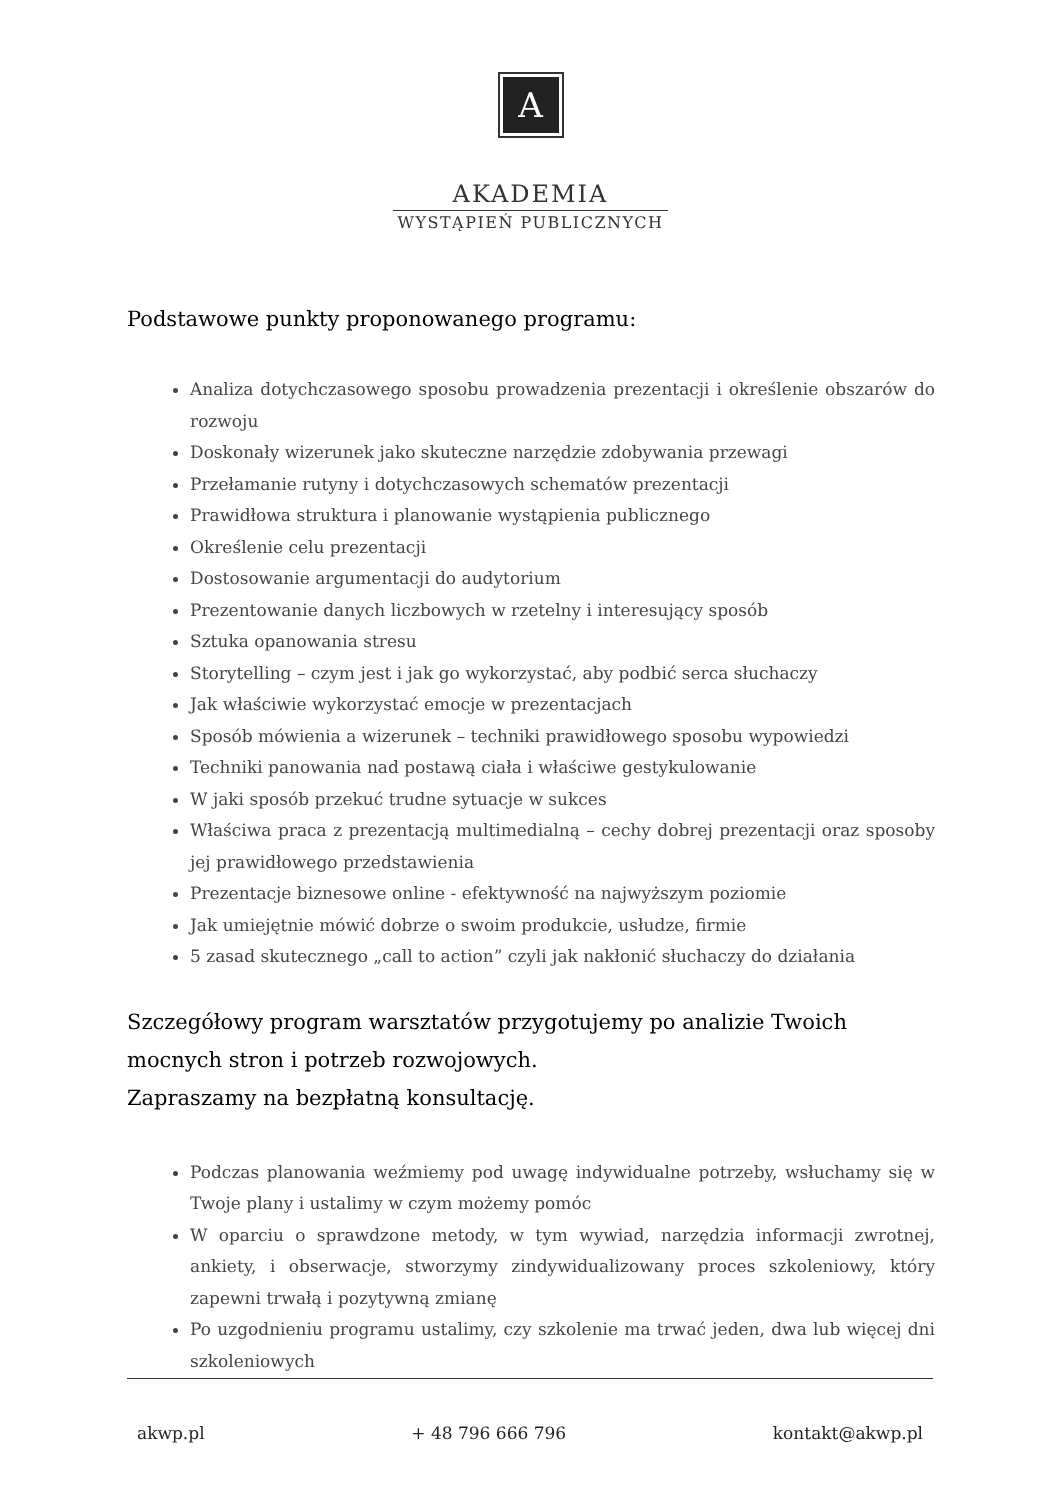A
AKADEMIA
WYSTĄPIEŃ PUBLICZNYCH
Podstawowe punkty proponowanego programu:
Analiza dotychczasowego sposobu prowadzenia prezentacji i określenie obszarów do rozwoju
Doskonały wizerunek jako skuteczne narzędzie zdobywania przewagi
Przełamanie rutyny i dotychczasowych schematów prezentacji
Prawidłowa struktura i planowanie wystąpienia publicznego
Określenie celu prezentacji
Dostosowanie argumentacji do audytorium
Prezentowanie danych liczbowych w rzetelny i interesujący sposób
Sztuka opanowania stresu
Storytelling – czym jest i jak go wykorzystać, aby podbić serca słuchaczy
Jak właściwie wykorzystać emocje w prezentacjach
Sposób mówienia a wizerunek – techniki prawidłowego sposobu wypowiedzi
Techniki panowania nad postawą ciała i właściwe gestykulowanie
W jaki sposób przekuć trudne sytuacje w sukces
Właściwa praca z prezentacją multimedialną – cechy dobrej prezentacji oraz sposoby jej prawidłowego przedstawienia
Prezentacje biznesowe online - efektywność na najwyższym poziomie
Jak umiejętnie mówić dobrze o swoim produkcie, usłudze, firmie
5 zasad skutecznego „call to action” czyli jak nakłonić słuchaczy do działania
Szczegółowy program warsztatów przygotujemy po analizie Twoich mocnych stron i potrzeb rozwojowych.
Zapraszamy na bezpłatną konsultację.
Podczas planowania weźmiemy pod uwagę indywidualne potrzeby, wsłuchamy się w Twoje plany i ustalimy w czym możemy pomóc
W oparciu o sprawdzone metody, w tym wywiad, narzędzia informacji zwrotnej, ankiety, i obserwacje, stworzymy zindywidualizowany proces szkoleniowy, który zapewni trwałą i pozytywną zmianę
Po uzgodnieniu programu ustalimy, czy szkolenie ma trwać jeden, dwa lub więcej dni szkoleniowych
akwp.pl + 48 796 666 796 kontakt@akwp.pl